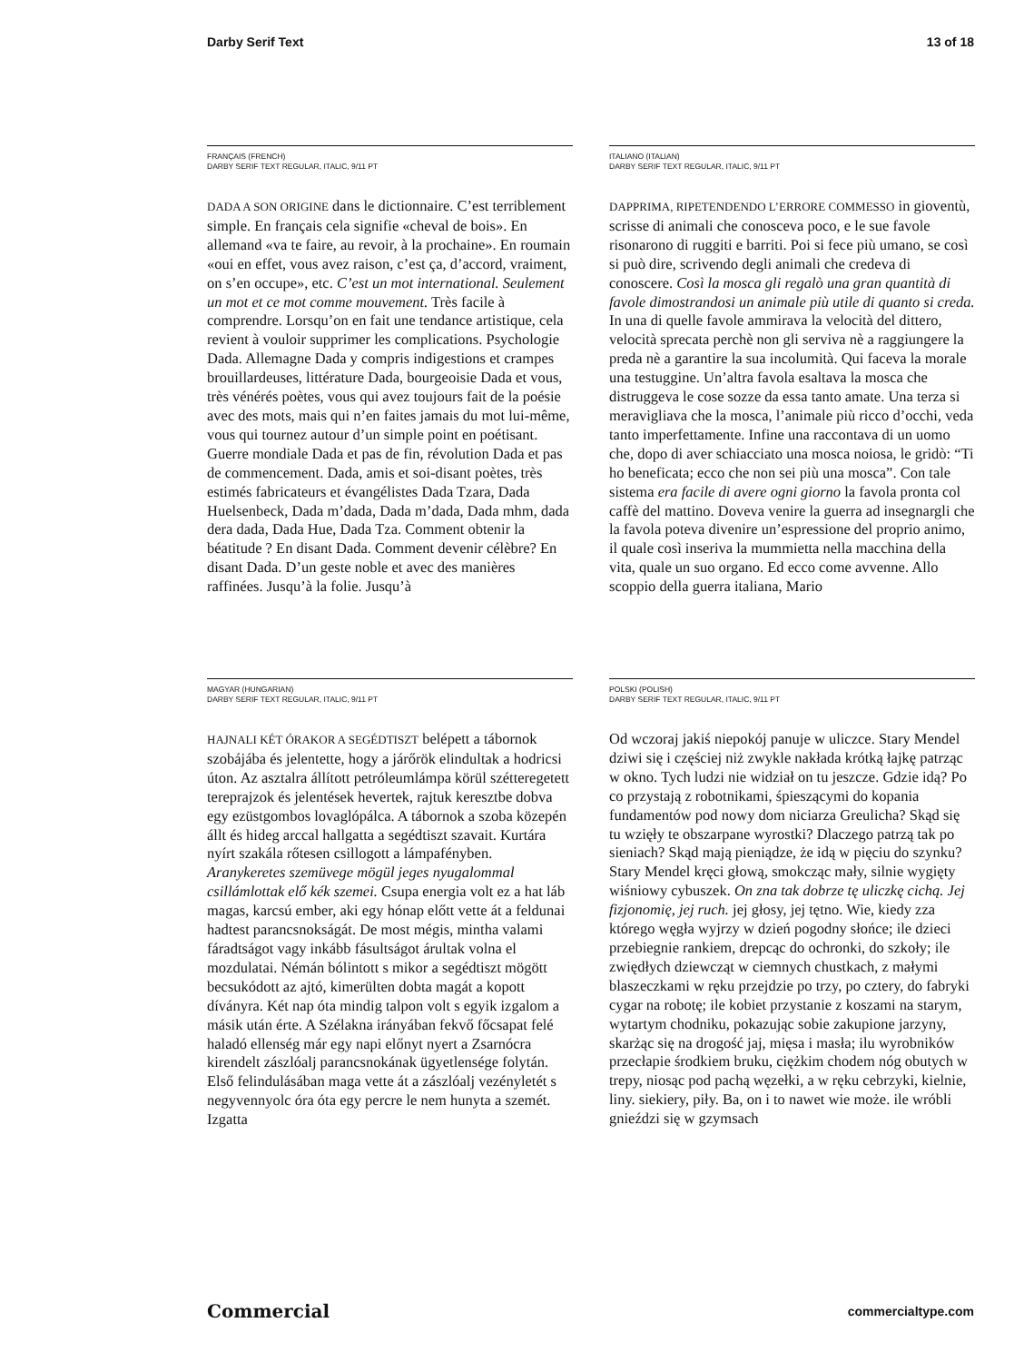Darby Serif Text 13 of 18
FRANÇAIS (FRENCH)
DARBY SERIF TEXT REGULAR, ITALIC, 9/11 PT
DADA A SON ORIGINE dans le dictionnaire. C’est terriblement simple. En français cela signifie «cheval de bois». En allemand «va te faire, au revoir, à la prochaine». En roumain «oui en effet, vous avez raison, c’est ça, d’accord, vraiment, on s’en occupe», etc. C’est un mot international. Seulement un mot et ce mot comme mouvement. Très facile à comprendre. Lorsqu’on en fait une tendance artistique, cela revient à vouloir supprimer les complications. Psychologie Dada. Allemagne Dada y compris indigestions et crampes brouillardeuses, littérature Dada, bourgeoisie Dada et vous, très vénérés poètes, vous qui avez toujours fait de la poésie avec des mots, mais qui n’en faites jamais du mot lui-même, vous qui tournez autour d’un simple point en poétisant. Guerre mondiale Dada et pas de fin, révolution Dada et pas de commencement. Dada, amis et soi-disant poètes, très estimés fabricateurs et évangélistes Dada Tzara, Dada Huelsenbeck, Dada m’dada, Dada m’dada, Dada mhm, dada dera dada, Dada Hue, Dada Tza. Comment obtenir la béatitude ? En disant Dada. Comment devenir célèbre? En disant Dada. D’un geste noble et avec des manières raffinées. Jusqu’à la folie. Jusqu’à
ITALIANO (ITALIAN)
DARBY SERIF TEXT REGULAR, ITALIC, 9/11 PT
DAPPRIMA, RIPETENDENDO L’ERRORE COMMESSO in gioventù, scrisse di animali che conosceva poco, e le sue favole risonarono di ruggiti e barriti. Poi si fece più umano, se così si può dire, scrivendo degli animali che credeva di conoscere. Così la mosca gli regalò una gran quantità di favole dimostrandosi un animale più utile di quanto si creda. In una di quelle favole ammirava la velocità del dittero, velocità sprecata perchè non gli serviva nè a raggiungere la preda nè a garantire la sua incolumità. Qui faceva la morale una testuggine. Un’altra favola esaltava la mosca che distruggeva le cose sozze da essa tanto amate. Una terza si meravigliava che la mosca, l’animale più ricco d’occhi, veda tanto imperfettamente. Infine una raccontava di un uomo che, dopo di aver schiacciato una mosca noiosa, le gridò: “Ti ho beneficata; ecco che non sei più una mosca”. Con tale sistema era facile di avere ogni giorno la favola pronta col caffè del mattino. Doveva venire la guerra ad insegnargli che la favola poteva divenire un’espressione del proprio animo, il quale così inseriva la mummietta nella macchina della vita, quale un suo organo. Ed ecco come avvenne. Allo scoppio della guerra italiana, Mario
MAGYAR (HUNGARIAN)
DARBY SERIF TEXT REGULAR, ITALIC, 9/11 PT
HAJNALI KÉT ÓRAKOR A SEGÉDTISZT belépett a tábornok szobájába és jelentette, hogy a járőrök elindultak a hodricsi úton. Az asztalra állított petróleumlámpa körül szétteregetett tereprajzok és jelentések hevertek, rajtuk keresztbe dobva egy ezüstgombos lovaglópálca. A tábornok a szoba közepén állt és hideg arccal hallgatta a segédtiszt szavait. Kurtára nyírt szakála rőtesen csillogott a lámpafényben. Aranykeretes szemüvege mögül jeges nyugalommal csillámlottak elő kék szemei. Csupa energia volt ez a hat láb magas, karcsú ember, aki egy hónap előtt vette át a feldunai hadtest parancsnokságát. De most mégis, mintha valami fáradtságot vagy inkább fásultságot árultak volna el mozdulatai. Némán bólintott s mikor a segédtiszt mögött becsukódott az ajtó, kimerülten dobta magát a kopott díványra. Két nap óta mindig talpon volt s egyik izgalom a másik után érte. A Szélakna irányában fekvő főcsapat felé haladó ellenség már egy napi előnyt nyert a Zsarnócra kirendelt zászlóalj parancsnokának ügyetlensége folytán. Első felindulásában maga vette át a zászlóalj vezényletét s negyvennyolc óra óta egy percre le nem hunyta a szemét. Izgatta
POLSKI (POLISH)
DARBY SERIF TEXT REGULAR, ITALIC, 9/11 PT
Od wczoraj jakiś niepokój panuje w uliczce. Stary Mendel dziwi się i częściej niż zwykle nakłada krótką łajkę patrząc w okno. Tych ludzi nie widział on tu jeszcze. Gdzie idą? Po co przystają z robotnikami, śpieszącymi do kopania fundamentów pod nowy dom niciarza Greulicha? Skąd się tu wzięły te obszarpane wyrostki? Dlaczego patrzą tak po sieniach? Skąd mają pieniądze, że idą w pięciu do szynku? Stary Mendel kręci głową, smokcząc mały, silnie wygięty wiśniowy cybuszek. On zna tak dobrze tę uliczkę cichą. Jej fizjonomię, jej ruch. jej głosy, jej tętno. Wie, kiedy zza którego węgła wyjrzy w dzień pogodny słońce; ile dzieci przebiegnie rankiem, drepcąc do ochronki, do szkoły; ile zwiędłych dziewcząt w ciemnych chustkach, z małymi blaszeczkami w ręku przejdzie po trzy, po cztery, do fabryki cygar na robotę; ile kobiet przystanie z koszami na starym, wytartym chodniku, pokazując sobie zakupione jarzyny, skarżąc się na drogość jaj, mięsa i masła; ilu wyrobników przecłapie środkiem bruku, ciężkim chodem nóg obutych w trepy, niosąc pod pachą węzełki, a w ręku cebrzyki, kielnie, liny. siekiery, piły. Ba, on i to nawet wie może. ile wróbli gnieździ się w gzymsach
Commercial commercialtype.com